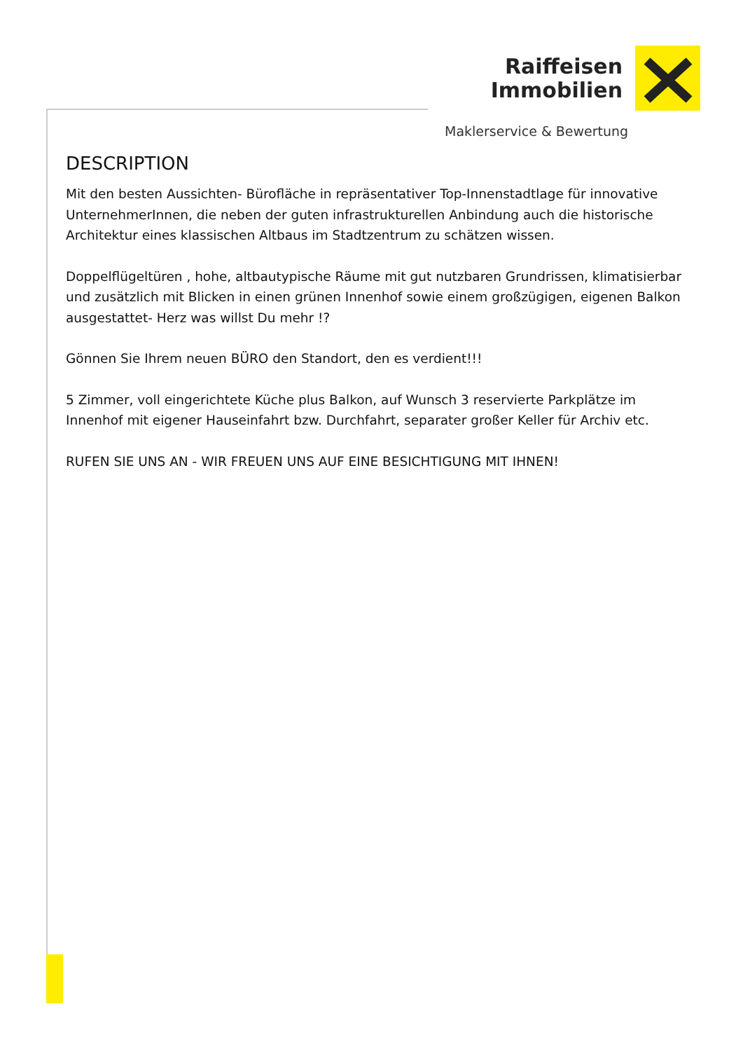Raiffeisen
Immobilien
Maklerservice & Bewertung
DESCRIPTION
Mit den besten Aussichten- Bürofläche in repräsentativer Top-Innenstadtlage für innovative UnternehmerInnen, die neben der guten infrastrukturellen Anbindung auch die historische Architektur eines klassischen Altbaus im Stadtzentrum zu schätzen wissen.
Doppelflügeltüren , hohe, altbautypische Räume mit gut nutzbaren Grundrissen, klimatisierbar und zusätzlich mit Blicken in einen grünen Innenhof sowie einem großzügigen, eigenen Balkon ausgestattet- Herz was willst Du mehr !?
Gönnen Sie Ihrem neuen BÜRO den Standort, den es verdient!!!
5 Zimmer, voll eingerichtete Küche plus Balkon, auf Wunsch 3 reservierte Parkplätze im Innenhof mit eigener Hauseinfahrt bzw. Durchfahrt, separater großer Keller für Archiv etc.
RUFEN SIE UNS AN - WIR FREUEN UNS AUF EINE BESICHTIGUNG MIT IHNEN!